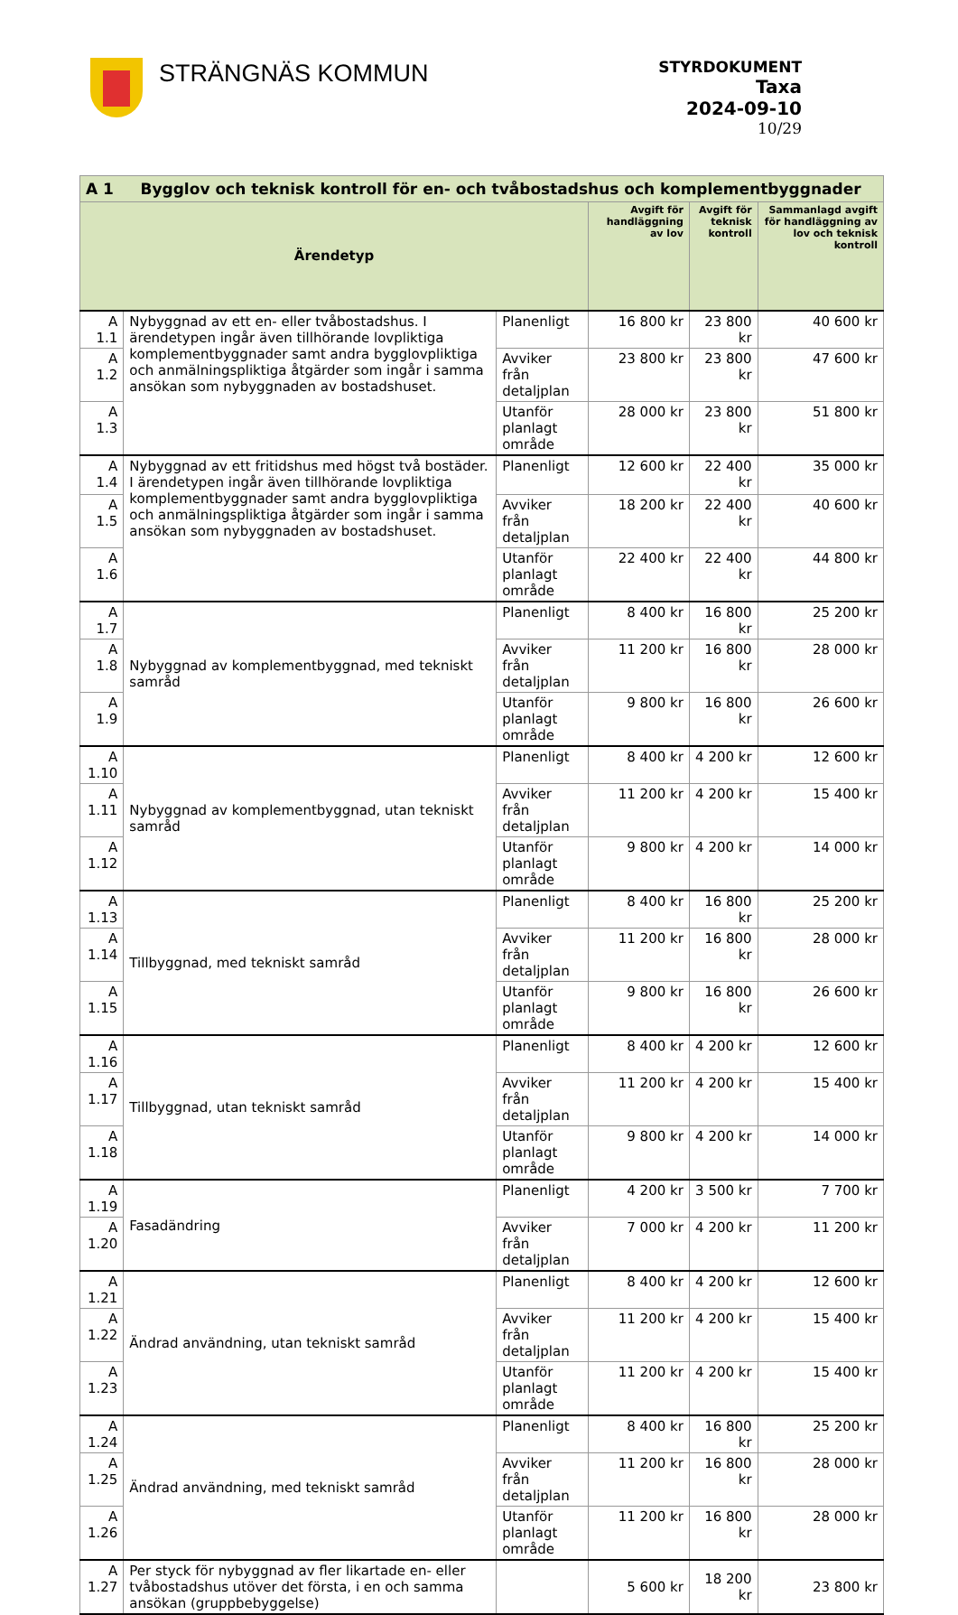STRÄNGNÄS KOMMUN
STYRDOKUMENT
Taxa
2024-09-10
10/29
| A 1 Bygglov och teknisk kontroll för en- och tvåbostadshus och komplementbyggnader | | | | | |
| --- | --- | --- | --- | --- | --- |
| Ärendetyp | | | Avgift för handläggning av lov | Avgift för teknisk kontroll | Sammanlagd avgift för handläggning av lov och teknisk kontroll |
| A 1.1 | Nybyggnad av ett en- eller tvåbostadshus. I ärendetypen ingår även tillhörande lovpliktiga komplementbyggnader samt andra bygglovpliktiga och anmälningspliktiga åtgärder som ingår i samma ansökan som nybyggnaden av bostadshuset. | Planenligt | 16 800 kr | 23 800 kr | 40 600 kr |
| A 1.2 | | Avviker från detaljplan | 23 800 kr | 23 800 kr | 47 600 kr |
| A 1.3 | | Utanför planlagt område | 28 000 kr | 23 800 kr | 51 800 kr |
| A 1.4 | Nybyggnad av ett fritidshus med högst två bostäder. I ärendetypen ingår även tillhörande lovpliktiga komplementbyggnader samt andra bygglovpliktiga och anmälningspliktiga åtgärder som ingår i samma ansökan som nybyggnaden av bostadshuset. | Planenligt | 12 600 kr | 22 400 kr | 35 000 kr |
| A 1.5 | | Avviker från detaljplan | 18 200 kr | 22 400 kr | 40 600 kr |
| A 1.6 | | Utanför planlagt område | 22 400 kr | 22 400 kr | 44 800 kr |
| A 1.7 | Nybyggnad av komplementbyggnad, med tekniskt samråd | Planenligt | 8 400 kr | 16 800 kr | 25 200 kr |
| A 1.8 | | Avviker från detaljplan | 11 200 kr | 16 800 kr | 28 000 kr |
| A 1.9 | | Utanför planlagt område | 9 800 kr | 16 800 kr | 26 600 kr |
| A 1.10 | Nybyggnad av komplementbyggnad, utan tekniskt samråd | Planenligt | 8 400 kr | 4 200 kr | 12 600 kr |
| A 1.11 | | Avviker från detaljplan | 11 200 kr | 4 200 kr | 15 400 kr |
| A 1.12 | | Utanför planlagt område | 9 800 kr | 4 200 kr | 14 000 kr |
| A 1.13 | Tillbyggnad, med tekniskt samråd | Planenligt | 8 400 kr | 16 800 kr | 25 200 kr |
| A 1.14 | | Avviker från detaljplan | 11 200 kr | 16 800 kr | 28 000 kr |
| A 1.15 | | Utanför planlagt område | 9 800 kr | 16 800 kr | 26 600 kr |
| A 1.16 | Tillbyggnad, utan tekniskt samråd | Planenligt | 8 400 kr | 4 200 kr | 12 600 kr |
| A 1.17 | | Avviker från detaljplan | 11 200 kr | 4 200 kr | 15 400 kr |
| A 1.18 | | Utanför planlagt område | 9 800 kr | 4 200 kr | 14 000 kr |
| A 1.19 | Fasadändring | Planenligt | 4 200 kr | 3 500 kr | 7 700 kr |
| A 1.20 | | Avviker från detaljplan | 7 000 kr | 4 200 kr | 11 200 kr |
| A 1.21 | Ändrad användning, utan tekniskt samråd | Planenligt | 8 400 kr | 4 200 kr | 12 600 kr |
| A 1.22 | | Avviker från detaljplan | 11 200 kr | 4 200 kr | 15 400 kr |
| A 1.23 | | Utanför planlagt område | 11 200 kr | 4 200 kr | 15 400 kr |
| A 1.24 | Ändrad användning, med tekniskt samråd | Planenligt | 8 400 kr | 16 800 kr | 25 200 kr |
| A 1.25 | | Avviker från detaljplan | 11 200 kr | 16 800 kr | 28 000 kr |
| A 1.26 | | Utanför planlagt område | 11 200 kr | 16 800 kr | 28 000 kr |
| A 1.27 | Per styck för nybyggnad av fler likartade en- eller tvåbostadshus utöver det första, i en och samma ansökan (gruppbebyggelse) | | 5 600 kr | 18 200 kr | 23 800 kr |